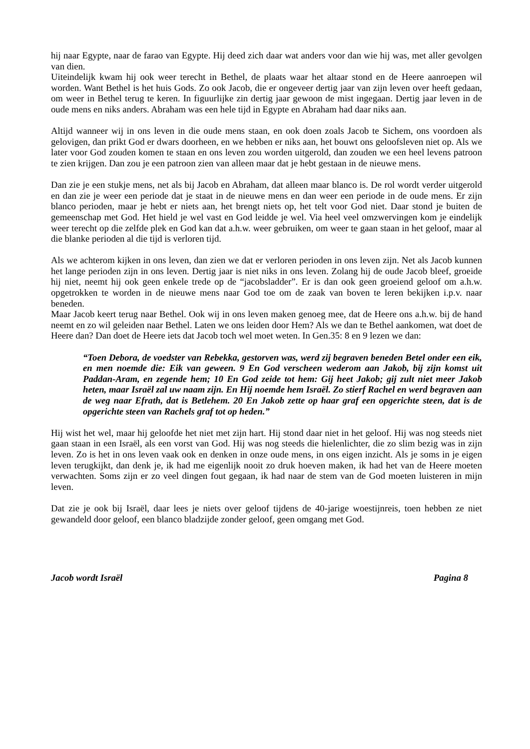hij naar Egypte, naar de farao van Egypte. Hij deed zich daar wat anders voor dan wie hij was, met aller gevolgen van dien.
Uiteindelijk kwam hij ook weer terecht in Bethel, de plaats waar het altaar stond en de Heere aanroepen wil worden. Want Bethel is het huis Gods. Zo ook Jacob, die er ongeveer dertig jaar van zijn leven over heeft gedaan, om weer in Bethel terug te keren. In figuurlijke zin dertig jaar gewoon de mist ingegaan. Dertig jaar leven in de oude mens en niks anders. Abraham was een hele tijd in Egypte en Abraham had daar niks aan.
Altijd wanneer wij in ons leven in die oude mens staan, en ook doen zoals Jacob te Sichem, ons voordoen als gelovigen, dan prikt God er dwars doorheen, en we hebben er niks aan, het bouwt ons geloofsleven niet op. Als we later voor God zouden komen te staan en ons leven zou worden uitgerold, dan zouden we een heel levens patroon te zien krijgen. Dan zou je een patroon zien van alleen maar dat je hebt gestaan in de nieuwe mens.
Dan zie je een stukje mens, net als bij Jacob en Abraham, dat alleen maar blanco is. De rol wordt verder uitgerold en dan zie je weer een periode dat je staat in de nieuwe mens en dan weer een periode in de oude mens. Er zijn blanco perioden, maar je hebt er niets aan, het brengt niets op, het telt voor God niet. Daar stond je buiten de gemeenschap met God. Het hield je wel vast en God leidde je wel. Via heel veel omzwervingen kom je eindelijk weer terecht op die zelfde plek en God kan dat a.h.w. weer gebruiken, om weer te gaan staan in het geloof, maar al die blanke perioden al die tijd is verloren tijd.
Als we achterom kijken in ons leven, dan zien we dat er verloren perioden in ons leven zijn. Net als Jacob kunnen het lange perioden zijn in ons leven. Dertig jaar is niet niks in ons leven. Zolang hij de oude Jacob bleef, groeide hij niet, neemt hij ook geen enkele trede op de “jacobsladder”. Er is dan ook geen groeiend geloof om a.h.w. opgetrokken te worden in de nieuwe mens naar God toe om de zaak van boven te leren bekijken i.p.v. naar beneden.
Maar Jacob keert terug naar Bethel. Ook wij in ons leven maken genoeg mee, dat de Heere ons a.h.w. bij de hand neemt en zo wil geleiden naar Bethel. Laten we ons leiden door Hem? Als we dan te Bethel aankomen, wat doet de Heere dan? Dan doet de Heere iets dat Jacob toch wel moet weten. In Gen.35: 8 en 9 lezen we dan:
“Toen Debora, de voedster van Rebekka, gestorven was, werd zij begraven beneden Betel onder een eik, en men noemde die: Eik van geween. 9 En God verscheen wederom aan Jakob, bij zijn komst uit Paddan-Aram, en zegende hem; 10 En God zeide tot hem: Gij heet Jakob; gij zult niet meer Jakob heten, maar Israël zal uw naam zijn. En Hij noemde hem Israël. Zo stierf Rachel en werd begraven aan de weg naar Efrath, dat is Betlehem. 20 En Jakob zette op haar graf een opgerichte steen, dat is de opgerichte steen van Rachels graf tot op heden.”
Hij wist het wel, maar hij geloofde het niet met zijn hart. Hij stond daar niet in het geloof. Hij was nog steeds niet gaan staan in een Israël, als een vorst van God. Hij was nog steeds die hielenlichter, die zo slim bezig was in zijn leven. Zo is het in ons leven vaak ook en denken in onze oude mens, in ons eigen inzicht. Als je soms in je eigen leven terugkijkt, dan denk je, ik had me eigenlijk nooit zo druk hoeven maken, ik had het van de Heere moeten verwachten. Soms zijn er zo veel dingen fout gegaan, ik had naar de stem van de God moeten luisteren in mijn leven.
Dat zie je ook bij Israël, daar lees je niets over geloof tijdens de 40-jarige woestijnreis, toen hebben ze niet gewandeld door geloof, een blanco bladzijde zonder geloof, geen omgang met God.
Jacob wordt Israël Pagina 8